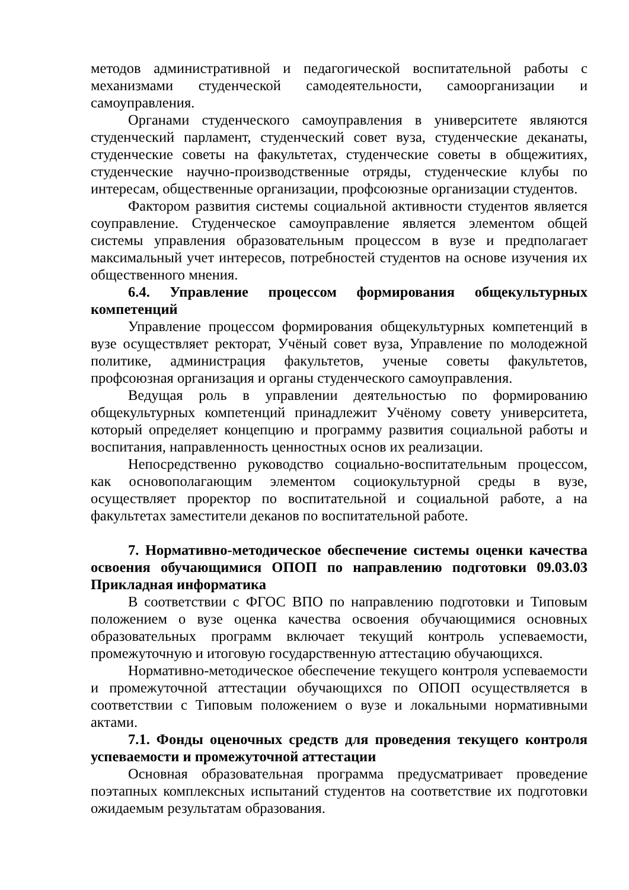методов административной и педагогической воспитательной работы с механизмами студенческой самодеятельности, самоорганизации и самоуправления.
Органами студенческого самоуправления в университете являются студенческий парламент, студенческий совет вуза, студенческие деканаты, студенческие советы на факультетах, студенческие советы в общежитиях, студенческие научно-производственные отряды, студенческие клубы по интересам, общественные организации, профсоюзные организации студентов.
Фактором развития системы социальной активности студентов является соуправление. Студенческое самоуправление является элементом общей системы управления образовательным процессом в вузе и предполагает максимальный учет интересов, потребностей студентов на основе изучения их общественного мнения.
6.4. Управление процессом формирования общекультурных компетенций
Управление процессом формирования общекультурных компетенций в вузе осуществляет ректорат, Учёный совет вуза, Управление по молодежной политике, администрация факультетов, ученые советы факультетов, профсоюзная организация и органы студенческого самоуправления.
Ведущая роль в управлении деятельностью по формированию общекультурных компетенций принадлежит Учёному совету университета, который определяет концепцию и программу развития социальной работы и воспитания, направленность ценностных основ их реализации.
Непосредственно руководство социально-воспитательным процессом, как основополагающим элементом социокультурной среды в вузе, осуществляет проректор по воспитательной и социальной работе, а на факультетах заместители деканов по воспитательной работе.
7. Нормативно-методическое обеспечение системы оценки качества освоения обучающимися ОПОП по направлению подготовки 09.03.03 Прикладная информатика
В соответствии с ФГОС ВПО по направлению подготовки и Типовым положением о вузе оценка качества освоения обучающимися основных образовательных программ включает текущий контроль успеваемости, промежуточную и итоговую государственную аттестацию обучающихся.
Нормативно-методическое обеспечение текущего контроля успеваемости и промежуточной аттестации обучающихся по ОПОП осуществляется в соответствии с Типовым положением о вузе и локальными нормативными актами.
7.1. Фонды оценочных средств для проведения текущего контроля успеваемости и промежуточной аттестации
Основная образовательная программа предусматривает проведение поэтапных комплексных испытаний студентов на соответствие их подготовки ожидаемым результатам образования.